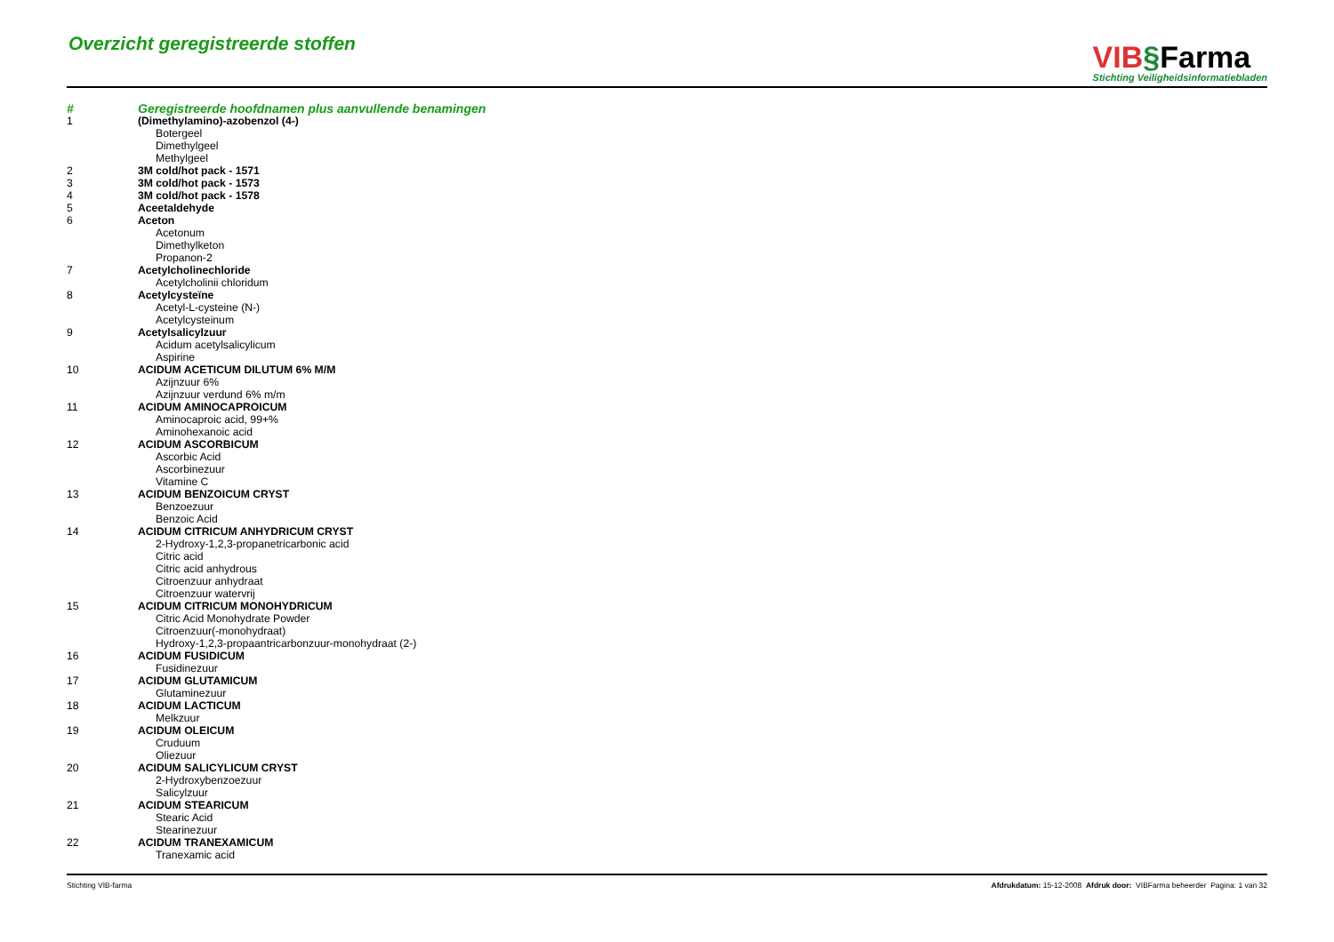Overzicht geregistreerde stoffen
VIB§Farma
Stichting Veiligheidsinformatiebladen
| # | Geregistreerde hoofdnamen plus aanvullende benamingen |
| --- | --- |
| 1 | (Dimethylamino)-azobenzol (4-) |
| | Botergeel |
| | Dimethylgeel |
| | Methylgeel |
| 2 | 3M cold/hot pack - 1571 |
| 3 | 3M cold/hot pack - 1573 |
| 4 | 3M cold/hot pack - 1578 |
| 5 | Aceetaldehyde |
| 6 | Aceton |
| | Acetonum |
| | Dimethylketon |
| | Propanon-2 |
| 7 | Acetylcholinechloride |
| | Acetylcholinii chloridum |
| 8 | Acetylcysteïne |
| | Acetyl-L-cysteine (N-) |
| | Acetylcysteinum |
| 9 | Acetylsalicylzuur |
| | Acidum acetylsalicylicum |
| | Aspirine |
| 10 | ACIDUM ACETICUM DILUTUM 6% M/M |
| | Azijnzuur 6% |
| | Azijnzuur verdund 6% m/m |
| 11 | ACIDUM AMINOCAPROICUM |
| | Aminocaproic acid, 99+% |
| | Aminohexanoic acid |
| 12 | ACIDUM ASCORBICUM |
| | Ascorbic Acid |
| | Ascorbinezuur |
| | Vitamine C |
| 13 | ACIDUM BENZOICUM CRYST |
| | Benzoezuur |
| | Benzoic Acid |
| 14 | ACIDUM CITRICUM ANHYDRICUM CRYST |
| | 2-Hydroxy-1,2,3-propanetricarbonic acid |
| | Citric acid |
| | Citric acid anhydrous |
| | Citroenzuur anhydraat |
| | Citroenzuur watervrij |
| 15 | ACIDUM CITRICUM MONOHYDRICUM |
| | Citric Acid Monohydrate Powder |
| | Citroenzuur(-monohydraat) |
| | Hydroxy-1,2,3-propaantricarbonzuur-monohydraat (2-) |
| 16 | ACIDUM FUSIDICUM |
| | Fusidinezuur |
| 17 | ACIDUM GLUTAMICUM |
| | Glutaminezuur |
| 18 | ACIDUM LACTICUM |
| | Melkzuur |
| 19 | ACIDUM OLEICUM |
| | Cruduum |
| | Oliezuur |
| 20 | ACIDUM SALICYLICUM CRYST |
| | 2-Hydroxybenzoezuur |
| | Salicylzuur |
| 21 | ACIDUM STEARICUM |
| | Stearic Acid |
| | Stearinezuur |
| 22 | ACIDUM TRANEXAMICUM |
| | Tranexamic acid |
Stichting VIB-farma Afdrukdatum: 15-12-2008 Afdruk door: VIBFarma beheerder Pagina: 1 van 32